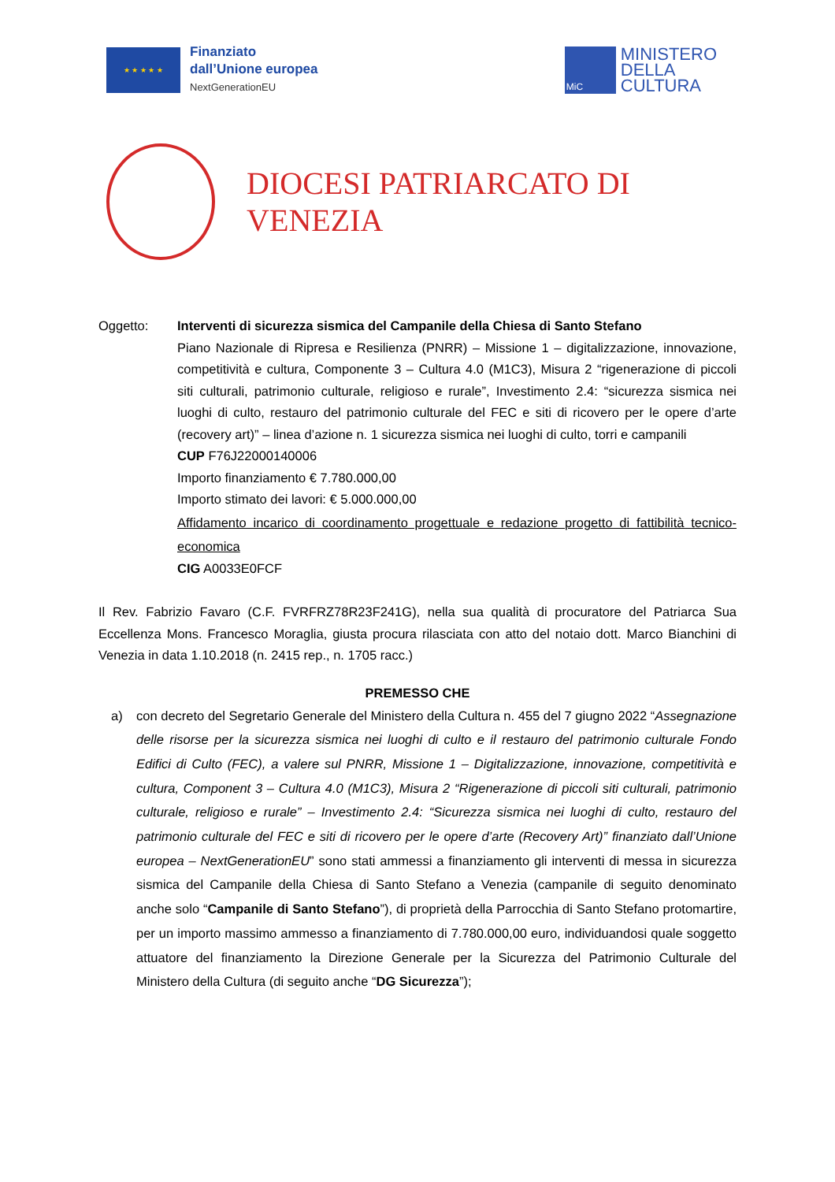★ ★ ★ ★ ★
Finanziato
dall’Unione europea
NextGenerationEU
MiC
MINISTERO
DELLA
CULTURA
DIOCESI PATRIARCATO DI VENEZIA
Oggetto: Interventi di sicurezza sismica del Campanile della Chiesa di Santo Stefano
Piano Nazionale di Ripresa e Resilienza (PNRR) – Missione 1 – digitalizzazione, innovazione, competitività e cultura, Componente 3 – Cultura 4.0 (M1C3), Misura 2 “rigenerazione di piccoli siti culturali, patrimonio culturale, religioso e rurale”, Investimento 2.4: “sicurezza sismica nei luoghi di culto, restauro del patrimonio culturale del FEC e siti di ricovero per le opere d’arte (recovery art)” – linea d’azione n. 1 sicurezza sismica nei luoghi di culto, torri e campanili
CUP F76J22000140006
Importo finanziamento € 7.780.000,00
Importo stimato dei lavori: € 5.000.000,00
Affidamento incarico di coordinamento progettuale e redazione progetto di fattibilità tecnico-economica
CIG A0033E0FCF
Il Rev. Fabrizio Favaro (C.F. FVRFRZ78R23F241G), nella sua qualità di procuratore del Patriarca Sua Eccellenza Mons. Francesco Moraglia, giusta procura rilasciata con atto del notaio dott. Marco Bianchini di Venezia in data 1.10.2018 (n. 2415 rep., n. 1705 racc.)
PREMESSO CHE
a) con decreto del Segretario Generale del Ministero della Cultura n. 455 del 7 giugno 2022 “Assegnazione delle risorse per la sicurezza sismica nei luoghi di culto e il restauro del patrimonio culturale Fondo Edifici di Culto (FEC), a valere sul PNRR, Missione 1 – Digitalizzazione, innovazione, competitività e cultura, Component 3 – Cultura 4.0 (M1C3), Misura 2 “Rigenerazione di piccoli siti culturali, patrimonio culturale, religioso e rurale” – Investimento 2.4: “Sicurezza sismica nei luoghi di culto, restauro del patrimonio culturale del FEC e siti di ricovero per le opere d’arte (Recovery Art)” finanziato dall’Unione europea – NextGenerationEU” sono stati ammessi a finanziamento gli interventi di messa in sicurezza sismica del Campanile della Chiesa di Santo Stefano a Venezia (campanile di seguito denominato anche solo “Campanile di Santo Stefano”), di proprietà della Parrocchia di Santo Stefano protomartire, per un importo massimo ammesso a finanziamento di 7.780.000,00 euro, individuandosi quale soggetto attuatore del finanziamento la Direzione Generale per la Sicurezza del Patrimonio Culturale del Ministero della Cultura (di seguito anche “DG Sicurezza”);